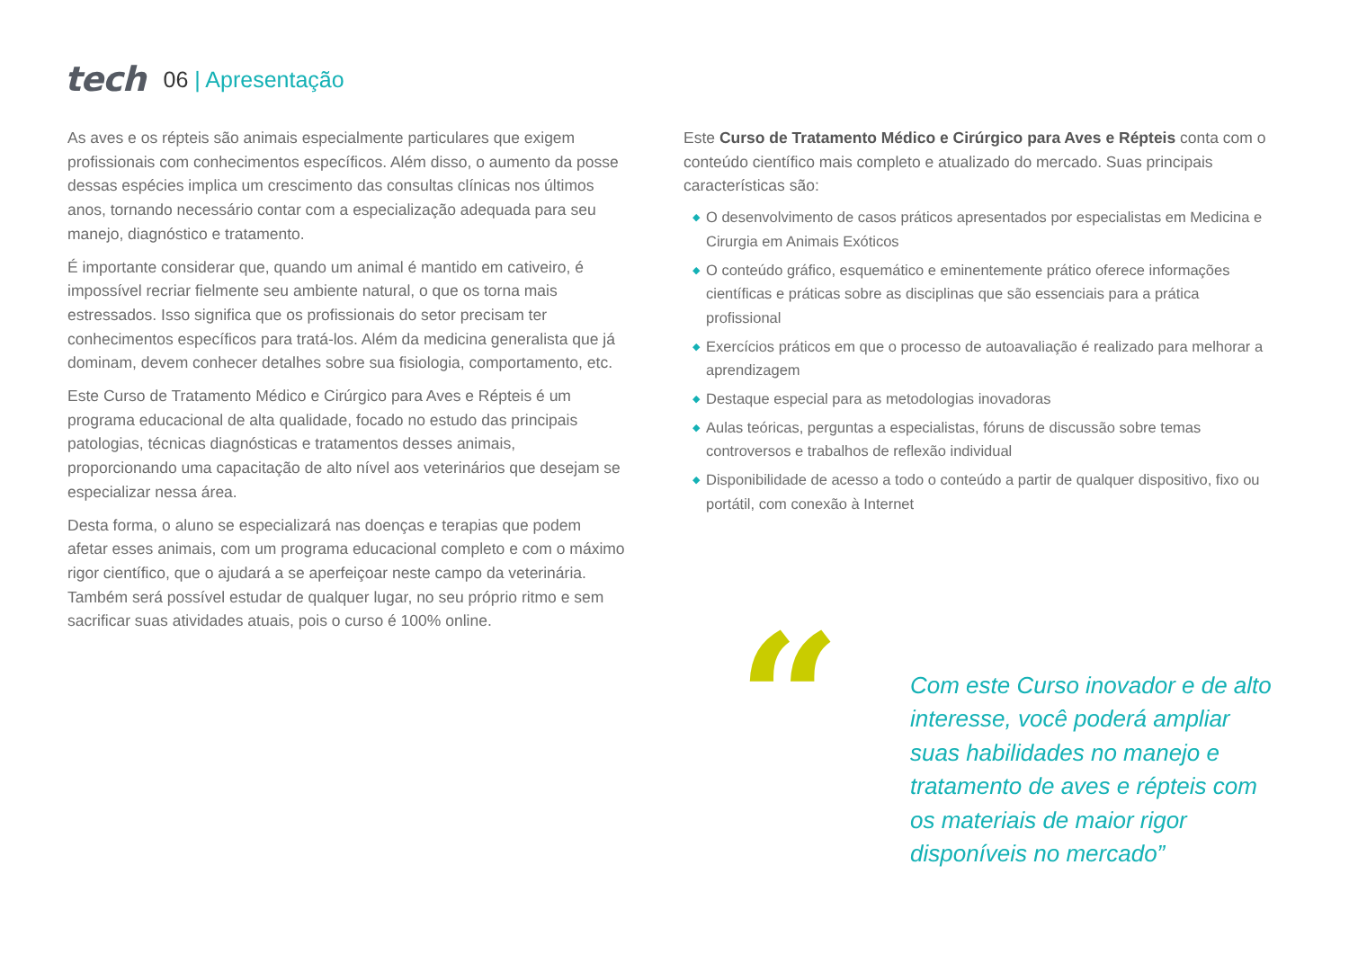tech
06 | Apresentação
As aves e os répteis são animais especialmente particulares que exigem profissionais com conhecimentos específicos. Além disso, o aumento da posse dessas espécies implica um crescimento das consultas clínicas nos últimos anos, tornando necessário contar com a especialização adequada para seu manejo, diagnóstico e tratamento.
É importante considerar que, quando um animal é mantido em cativeiro, é impossível recriar fielmente seu ambiente natural, o que os torna mais estressados. Isso significa que os profissionais do setor precisam ter conhecimentos específicos para tratá-los. Além da medicina generalista que já dominam, devem conhecer detalhes sobre sua fisiologia, comportamento, etc.
Este Curso de Tratamento Médico e Cirúrgico para Aves e Répteis é um programa educacional de alta qualidade, focado no estudo das principais patologias, técnicas diagnósticas e tratamentos desses animais, proporcionando uma capacitação de alto nível aos veterinários que desejam se especializar nessa área.
Desta forma, o aluno se especializará nas doenças e terapias que podem afetar esses animais, com um programa educacional completo e com o máximo rigor científico, que o ajudará a se aperfeiçoar neste campo da veterinária. Também será possível estudar de qualquer lugar, no seu próprio ritmo e sem sacrificar suas atividades atuais, pois o curso é 100% online.
Este Curso de Tratamento Médico e Cirúrgico para Aves e Répteis conta com o conteúdo científico mais completo e atualizado do mercado. Suas principais características são:
◆ O desenvolvimento de casos práticos apresentados por especialistas em Medicina e Cirurgia em Animais Exóticos
◆ O conteúdo gráfico, esquemático e eminentemente prático oferece informações científicas e práticas sobre as disciplinas que são essenciais para a prática profissional
◆ Exercícios práticos em que o processo de autoavaliação é realizado para melhorar a aprendizagem
◆ Destaque especial para as metodologias inovadoras
◆ Aulas teóricas, perguntas a especialistas, fóruns de discussão sobre temas controversos e trabalhos de reflexão individual
◆ Disponibilidade de acesso a todo o conteúdo a partir de qualquer dispositivo, fixo ou portátil, com conexão à Internet
“
Com este Curso inovador e de alto interesse, você poderá ampliar suas habilidades no manejo e tratamento de aves e répteis com os materiais de maior rigor disponíveis no mercado”